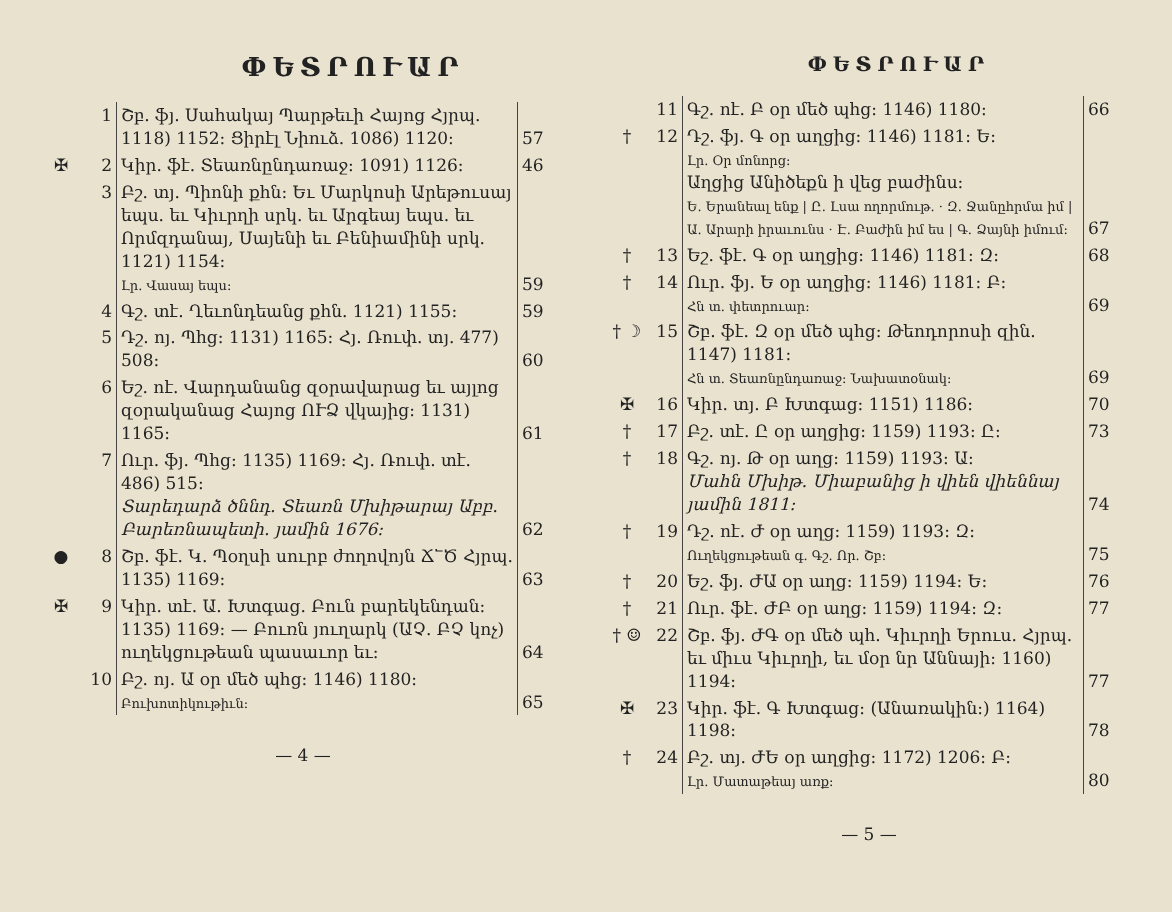ՓԵՏՐՈՒԱՐ
| | 1 | Շբ. ֆյ. Սահակայ Պարթեւի Հայոց Հյրպ. 1118) 1152։ Ցիրէլ Նիուձ. 1086) 1120։ | 57 |
| ✠ | 2 | Կիր. ֆէ. Տեառնընդառաջ։ 1091) 1126։ | 46 |
| | 3 | Բշ. տյ. Պիոնի քհն։ Եւ Մարկոսի Արեթուսայ եպս. եւ Կիւրղի սրկ. եւ Արգեայ եպս. եւ Որմզդանայ, Սայենի եւ Բենիամինի սրկ. 1121) 1154։ Լր. Վասայ եպս։ | 59 |
| | 4 | Գշ. տէ. Ղեւոնդեանց քհն. 1121) 1155։ | 59 |
| | 5 | Դշ. ոյ. Պհց։ 1131) 1165։ Հյ. Ռուփ. տյ. 477) 508։ | 60 |
| | 6 | Եշ. ոէ. Վարդանանց զօրավարաց եւ այլոց զօրականաց Հայոց ՈՒՁ վկայից։ 1131) 1165։ | 61 |
| | 7 | Ուր. ֆյ. Պհց։ 1135) 1169։ Հյ. Ռուփ. տէ. 486) 515։ Տարեդարձ ծննդ. Տեառն Մխիթարայ Աբբ. Բարեռնապետի. յամին 1676։ | 62 |
| ● | 8 | Շբ. ֆէ. Կ. Պօղսի սուրբ ժողովոյն Ճ՟Ծ Հյրպ. 1135) 1169։ | 63 |
| ✠ | 9 | Կիր. տէ. Ա. Խտգաց. Բուն բարեկենդան։ 1135) 1169։ — Բուռն յուղարկ (ԱՉ. ԲՉ կոչ) ուղեկցութեան պասաւոր եւ։ | 64 |
| | 10 | Բշ. ոյ. Ա օր մեծ պհց։ 1146) 1180։ Բուխոտիկութիւն։ | 65 |
— 4 —
ՓԵՏՐՈՒԱՐ
| | 11 | Գշ. ոէ. Բ օր մեծ պհց։ 1146) 1180։ | 66 |
| † | 12 | Դշ. ֆյ. Գ օր աղցից։ 1146) 1181։ Ե։ Լր. Օր մոնորց։ Աղցից Անիծեքն ի վեց բաժինս։ Ե. Երանեալ ենք / Ը. Լսա ողորմութ. · Զ. Ջանըհրմա իմ / Ա. Արարի իրաւունս · Է. Բաժին իմ ես / Գ. Ձայնի իմում։ | 67 |
| † | 13 | Եշ. ֆէ. Գ օր աղցից։ 1146) 1181։ Զ։ | 68 |
| † | 14 | Ուր. ֆյ. Ե օր աղցից։ 1146) 1181։ Բ։ Հն տ. փետրուար։ | 69 |
| † ☽ | 15 | Շբ. ֆէ. Զ օր մեծ պհց։ Թեոդորոսի զին. 1147) 1181։ Հն տ. Տեառնընդառաջ։ Նախատօնակ։ | 69 |
| ✠ | 16 | Կիր. տյ. Բ Խտգաց։ 1151) 1186։ | 70 |
| † | 17 | Բշ. տէ. Ը օր աղցից։ 1159) 1193։ Ը։ | 73 |
| † | 18 | Գշ. ոյ. Թ օր աղց։ 1159) 1193։ Ա։ Մահն Մխիթ. Միաբանից ի վիեն վիեննայ յամին 1811։ | 74 |
| † | 19 | Դշ. ոէ. Ժ օր աղց։ 1159) 1193։ Զ։ Ուղեկցութեան գ. Գշ. Որ. Շբ։ | 75 |
| † | 20 | Եշ. ֆյ. ԺԱ օր աղց։ 1159) 1194։ Ե։ | 76 |
| † | 21 | Ուր. ֆէ. ԺԲ օր աղց։ 1159) 1194։ Զ։ | 77 |
| † ☺ | 22 | Շբ. ֆյ. ԺԳ օր մեծ պհ. Կիւրղի Երուս. Հյրպ. եւ միւս Կիւրղի, եւ մօր նր Աննայի։ 1160) 1194։ | 77 |
| ✠ | 23 | Կիր. ֆէ. Գ Խտգաց։ (Անառակին։) 1164) 1198։ | 78 |
| † | 24 | Բշ. տյ. ԺԵ օր աղցից։ 1172) 1206։ Բ։ Լր. Մատաթեայ առք։ | 80 |
— 5 —